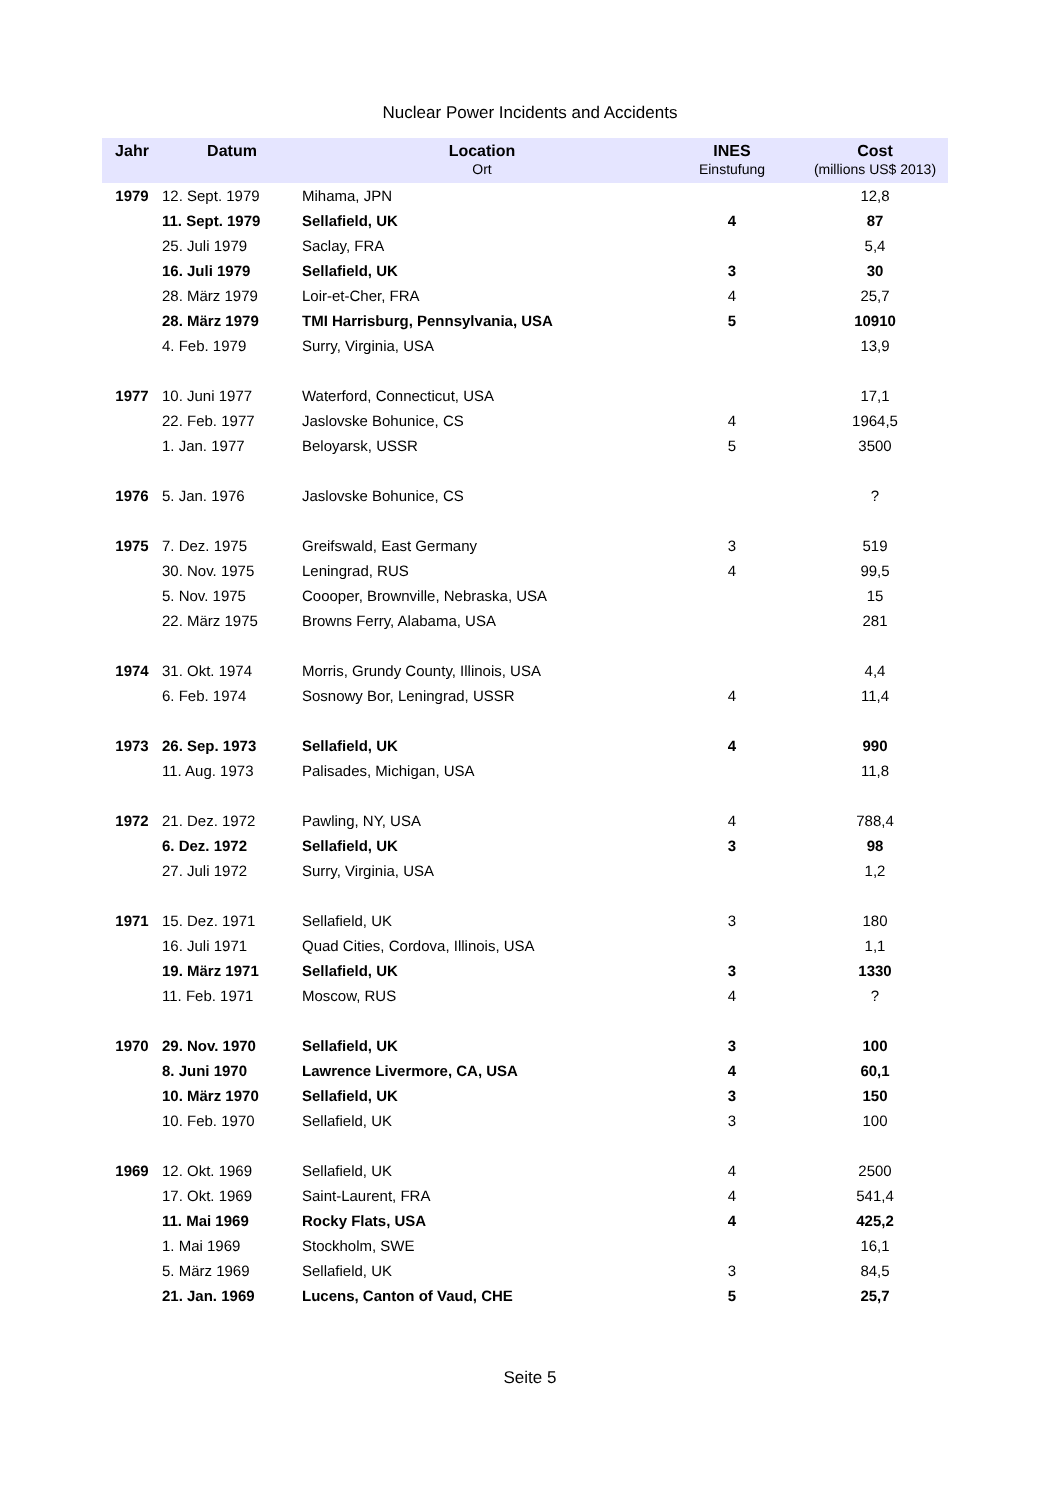Nuclear Power Incidents and Accidents
| Jahr | Datum | Location Ort | INES Einstufung | Cost (millions US$ 2013) |
| --- | --- | --- | --- | --- |
| 1979 | 12. Sept. 1979 | Mihama, JPN | | 12,8 |
| | 11. Sept. 1979 | Sellafield, UK | 4 | 87 |
| | 25. Juli 1979 | Saclay, FRA | | 5,4 |
| | 16. Juli 1979 | Sellafield, UK | 3 | 30 |
| | 28. März 1979 | Loir-et-Cher, FRA | 4 | 25,7 |
| | 28. März 1979 | TMI Harrisburg, Pennsylvania, USA | 5 | 10910 |
| | 4. Feb. 1979 | Surry, Virginia, USA | | 13,9 |
| 1977 | 10. Juni 1977 | Waterford, Connecticut, USA | | 17,1 |
| | 22. Feb. 1977 | Jaslovske Bohunice, CS | 4 | 1964,5 |
| | 1. Jan. 1977 | Beloyarsk, USSR | 5 | 3500 |
| 1976 | 5. Jan. 1976 | Jaslovske Bohunice, CS | | ? |
| 1975 | 7. Dez. 1975 | Greifswald, East Germany | 3 | 519 |
| | 30. Nov. 1975 | Leningrad, RUS | 4 | 99,5 |
| | 5. Nov. 1975 | Coooper, Brownville, Nebraska, USA | | 15 |
| | 22. März 1975 | Browns Ferry, Alabama, USA | | 281 |
| 1974 | 31. Okt. 1974 | Morris, Grundy County, Illinois, USA | | 4,4 |
| | 6. Feb. 1974 | Sosnowy Bor, Leningrad, USSR | 4 | 11,4 |
| 1973 | 26. Sep. 1973 | Sellafield, UK | 4 | 990 |
| | 11. Aug. 1973 | Palisades, Michigan, USA | | 11,8 |
| 1972 | 21. Dez. 1972 | Pawling, NY, USA | 4 | 788,4 |
| | 6. Dez. 1972 | Sellafield, UK | 3 | 98 |
| | 27. Juli 1972 | Surry, Virginia, USA | | 1,2 |
| 1971 | 15. Dez. 1971 | Sellafield, UK | 3 | 180 |
| | 16. Juli 1971 | Quad Cities, Cordova, Illinois, USA | | 1,1 |
| | 19. März 1971 | Sellafield, UK | 3 | 1330 |
| | 11. Feb. 1971 | Moscow, RUS | 4 | ? |
| 1970 | 29. Nov. 1970 | Sellafield, UK | 3 | 100 |
| | 8. Juni 1970 | Lawrence Livermore, CA, USA | 4 | 60,1 |
| | 10. März 1970 | Sellafield, UK | 3 | 150 |
| | 10. Feb. 1970 | Sellafield, UK | 3 | 100 |
| 1969 | 12. Okt. 1969 | Sellafield, UK | 4 | 2500 |
| | 17. Okt. 1969 | Saint-Laurent, FRA | 4 | 541,4 |
| | 11. Mai 1969 | Rocky Flats, USA | 4 | 425,2 |
| | 1. Mai 1969 | Stockholm, SWE | | 16,1 |
| | 5. März 1969 | Sellafield, UK | 3 | 84,5 |
| | 21. Jan. 1969 | Lucens, Canton of Vaud, CHE | 5 | 25,7 |
Seite 5